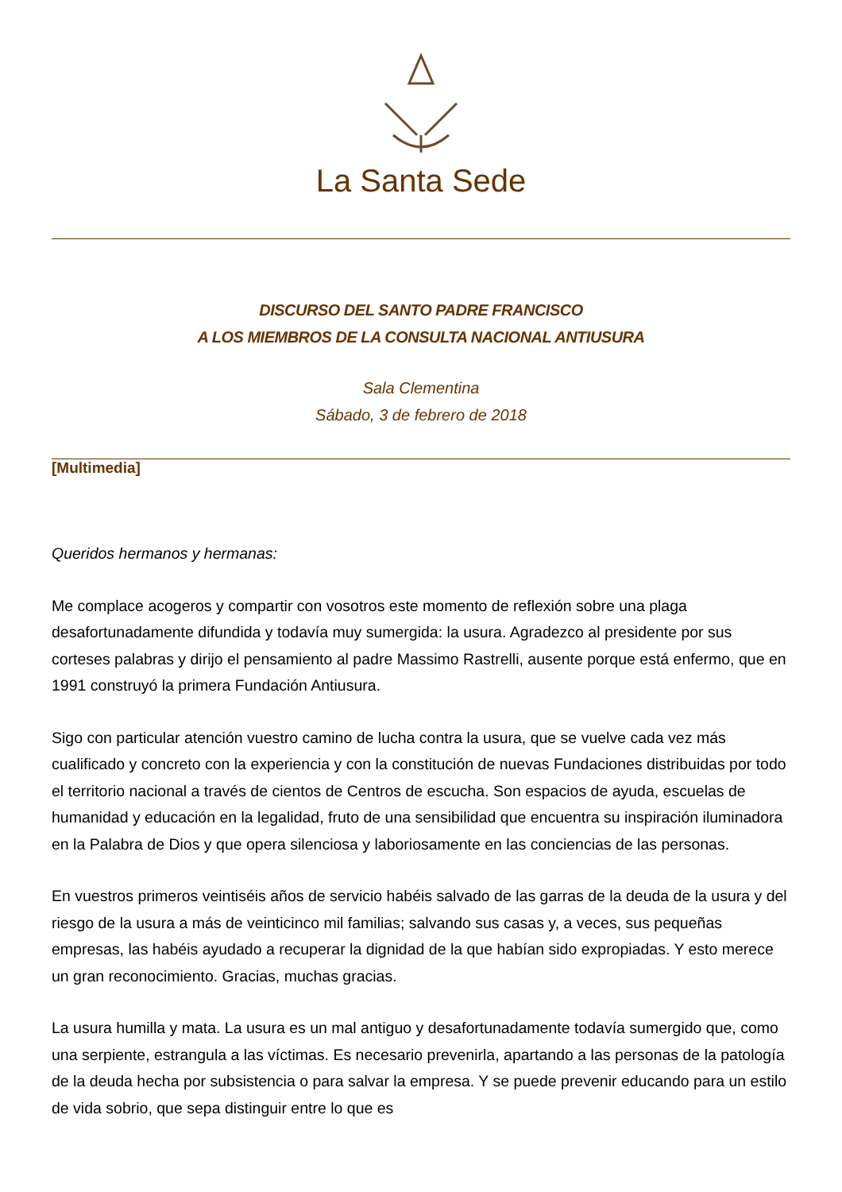La Santa Sede
DISCURSO DEL SANTO PADRE FRANCISCO
A LOS MIEMBROS DE LA CONSULTA NACIONAL ANTIUSURA
Sala Clementina
Sábado, 3 de febrero de 2018
[Multimedia]
Queridos hermanos y hermanas:
Me complace acogeros y compartir con vosotros este momento de reflexión sobre una plaga desafortunadamente difundida y todavía muy sumergida: la usura. Agradezco al presidente por sus corteses palabras y dirijo el pensamiento al padre Massimo Rastrelli, ausente porque está enfermo, que en 1991 construyó la primera Fundación Antiusura.
Sigo con particular atención vuestro camino de lucha contra la usura, que se vuelve cada vez más cualificado y concreto con la experiencia y con la constitución de nuevas Fundaciones distribuidas por todo el territorio nacional a través de cientos de Centros de escucha. Son espacios de ayuda, escuelas de humanidad y educación en la legalidad, fruto de una sensibilidad que encuentra su inspiración iluminadora en la Palabra de Dios y que opera silenciosa y laboriosamente en las conciencias de las personas.
En vuestros primeros veintiséis años de servicio habéis salvado de las garras de la deuda de la usura y del riesgo de la usura a más de veinticinco mil familias; salvando sus casas y, a veces, sus pequeñas empresas, las habéis ayudado a recuperar la dignidad de la que habían sido expropiadas. Y esto merece un gran reconocimiento. Gracias, muchas gracias.
La usura humilla y mata. La usura es un mal antiguo y desafortunadamente todavía sumergido que, como una serpiente, estrangula a las víctimas. Es necesario prevenirla, apartando a las personas de la patología de la deuda hecha por subsistencia o para salvar la empresa. Y se puede prevenir educando para un estilo de vida sobrio, que sepa distinguir entre lo que es